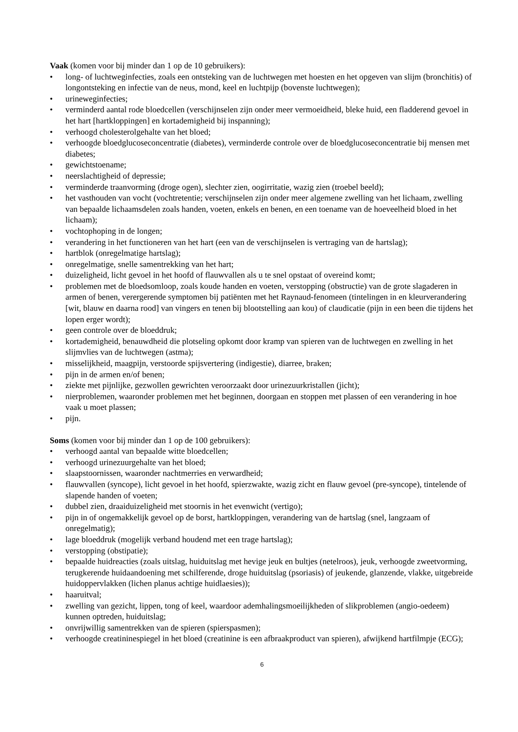Vaak (komen voor bij minder dan 1 op de 10 gebruikers):
• long- of luchtweginfecties, zoals een ontsteking van de luchtwegen met hoesten en het opgeven van slijm (bronchitis) of longontsteking en infectie van de neus, mond, keel en luchtpijp (bovenste luchtwegen);
• urineweginfecties;
• verminderd aantal rode bloedcellen (verschijnselen zijn onder meer vermoeidheid, bleke huid, een fladderend gevoel in het hart [hartkloppingen] en kortademigheid bij inspanning);
• verhoogd cholesterolgehalte van het bloed;
• verhoogde bloedglucoseconcentratie (diabetes), verminderde controle over de bloedglucoseconcentratie bij mensen met diabetes;
• gewichtstoename;
• neerslachtigheid of depressie;
• verminderde traanvorming (droge ogen), slechter zien, oogirritatie, wazig zien (troebel beeld);
• het vasthouden van vocht (vochtretentie; verschijnselen zijn onder meer algemene zwelling van het lichaam, zwelling van bepaalde lichaamsdelen zoals handen, voeten, enkels en benen, en een toename van de hoeveelheid bloed in het lichaam);
• vochtophoping in de longen;
• verandering in het functioneren van het hart (een van de verschijnselen is vertraging van de hartslag);
• hartblok (onregelmatige hartslag);
• onregelmatige, snelle samentrekking van het hart;
• duizeligheid, licht gevoel in het hoofd of flauwvallen als u te snel opstaat of overeind komt;
• problemen met de bloedsomloop, zoals koude handen en voeten, verstopping (obstructie) van de grote slagaderen in armen of benen, verergerende symptomen bij patiënten met het Raynaud-fenomeen (tintelingen in en kleurverandering [wit, blauw en daarna rood] van vingers en tenen bij blootstelling aan kou) of claudicatie (pijn in een been die tijdens het lopen erger wordt);
• geen controle over de bloeddruk;
• kortademigheid, benauwdheid die plotseling opkomt door kramp van spieren van de luchtwegen en zwelling in het slijmvlies van de luchtwegen (astma);
• misselijkheid, maagpijn, verstoorde spijsvertering (indigestie), diarree, braken;
• pijn in de armen en/of benen;
• ziekte met pijnlijke, gezwollen gewrichten veroorzaakt door urinezuurkristallen (jicht);
• nierproblemen, waaronder problemen met het beginnen, doorgaan en stoppen met plassen of een verandering in hoe vaak u moet plassen;
• pijn.
Soms (komen voor bij minder dan 1 op de 100 gebruikers):
• verhoogd aantal van bepaalde witte bloedcellen;
• verhoogd urinezuurgehalte van het bloed;
• slaapstoornissen, waaronder nachtmerries en verwardheid;
• flauwvallen (syncope), licht gevoel in het hoofd, spierzwakte, wazig zicht en flauw gevoel (pre-syncope), tintelende of slapende handen of voeten;
• dubbel zien, draaiduizeligheid met stoornis in het evenwicht (vertigo);
• pijn in of ongemakkelijk gevoel op de borst, hartkloppingen, verandering van de hartslag (snel, langzaam of onregelmatig);
• lage bloeddruk (mogelijk verband houdend met een trage hartslag);
• verstopping (obstipatie);
• bepaalde huidreacties (zoals uitslag, huiduitslag met hevige jeuk en bultjes (netelroos), jeuk, verhoogde zweetvorming, terugkerende huidaandoening met schilferende, droge huiduitslag (psoriasis) of jeukende, glanzende, vlakke, uitgebreide huidoppervlakken (lichen planus achtige huidlaesies));
• haaruitval;
• zwelling van gezicht, lippen, tong of keel, waardoor ademhalingsmoeilijkheden of slikproblemen (angio-oedeem) kunnen optreden, huiduitslag;
• onvrijwillig samentrekken van de spieren (spierspasmen);
• verhoogde creatininespiegel in het bloed (creatinine is een afbraakproduct van spieren), afwijkend hartfilmpje (ECG);
6